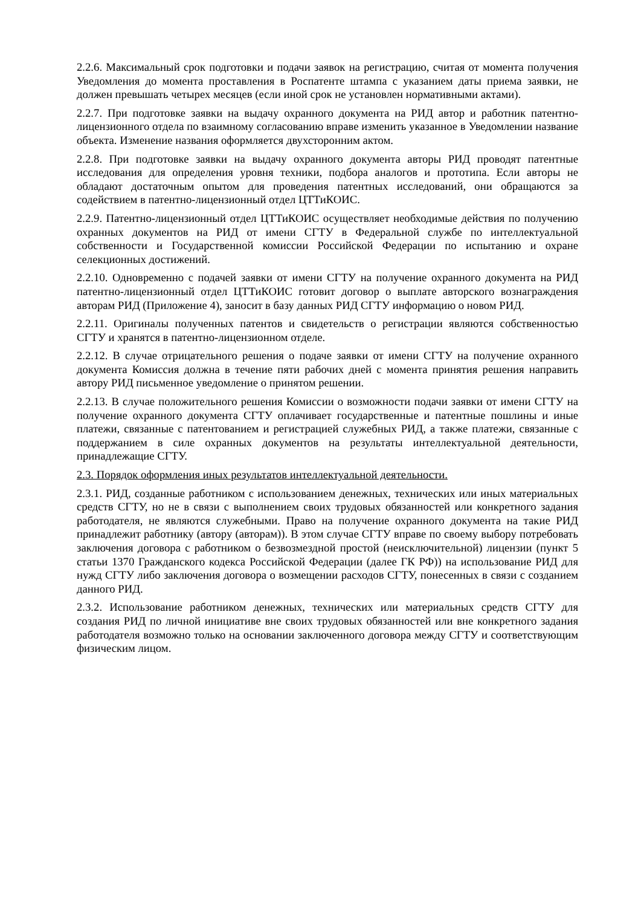2.2.6. Максимальный срок подготовки и подачи заявок на регистрацию, считая от момента получения Уведомления до момента проставления в Роспатенте штампа с указанием даты приема заявки, не должен превышать четырех месяцев (если иной срок не установлен нормативными актами).
2.2.7. При подготовке заявки на выдачу охранного документа на РИД автор и работник патентно-лицензионного отдела по взаимному согласованию вправе изменить указанное в Уведомлении название объекта. Изменение названия оформляется двухсторонним актом.
2.2.8. При подготовке заявки на выдачу охранного документа авторы РИД проводят патентные исследования для определения уровня техники, подбора аналогов и прототипа. Если авторы не обладают достаточным опытом для проведения патентных исследований, они обращаются за содействием в патентно-лицензионный отдел ЦТТиКОИС.
2.2.9. Патентно-лицензионный отдел ЦТТиКОИС осуществляет необходимые действия по получению охранных документов на РИД от имени СГТУ в Федеральной службе по интеллектуальной собственности и Государственной комиссии Российской Федерации по испытанию и охране селекционных достижений.
2.2.10. Одновременно с подачей заявки от имени СГТУ на получение охранного документа на РИД патентно-лицензионный отдел ЦТТиКОИС готовит договор о выплате авторского вознаграждения авторам РИД (Приложение 4), заносит в базу данных РИД СГТУ информацию о новом РИД.
2.2.11. Оригиналы полученных патентов и свидетельств о регистрации являются собственностью СГТУ и хранятся в патентно-лицензионном отделе.
2.2.12. В случае отрицательного решения о подаче заявки от имени СГТУ на получение охранного документа Комиссия должна в течение пяти рабочих дней с момента принятия решения направить автору РИД письменное уведомление о принятом решении.
2.2.13. В случае положительного решения Комиссии о возможности подачи заявки от имени СГТУ на получение охранного документа СГТУ оплачивает государственные и патентные пошлины и иные платежи, связанные с патентованием и регистрацией служебных РИД, а также платежи, связанные с поддержанием в силе охранных документов на результаты интеллектуальной деятельности, принадлежащие СГТУ.
2.3. Порядок оформления иных результатов интеллектуальной деятельности.
2.3.1. РИД, созданные работником с использованием денежных, технических или иных материальных средств СГТУ, но не в связи с выполнением своих трудовых обязанностей или конкретного задания работодателя, не являются служебными. Право на получение охранного документа на такие РИД принадлежит работнику (автору (авторам)). В этом случае СГТУ вправе по своему выбору потребовать заключения договора с работником о безвозмездной простой (неисключительной) лицензии (пункт 5 статьи 1370 Гражданского кодекса Российской Федерации (далее ГК РФ)) на использование РИД для нужд СГТУ либо заключения договора о возмещении расходов СГТУ, понесенных в связи с созданием данного РИД.
2.3.2. Использование работником денежных, технических или материальных средств СГТУ для создания РИД по личной инициативе вне своих трудовых обязанностей или вне конкретного задания работодателя возможно только на основании заключенного договора между СГТУ и соответствующим физическим лицом.